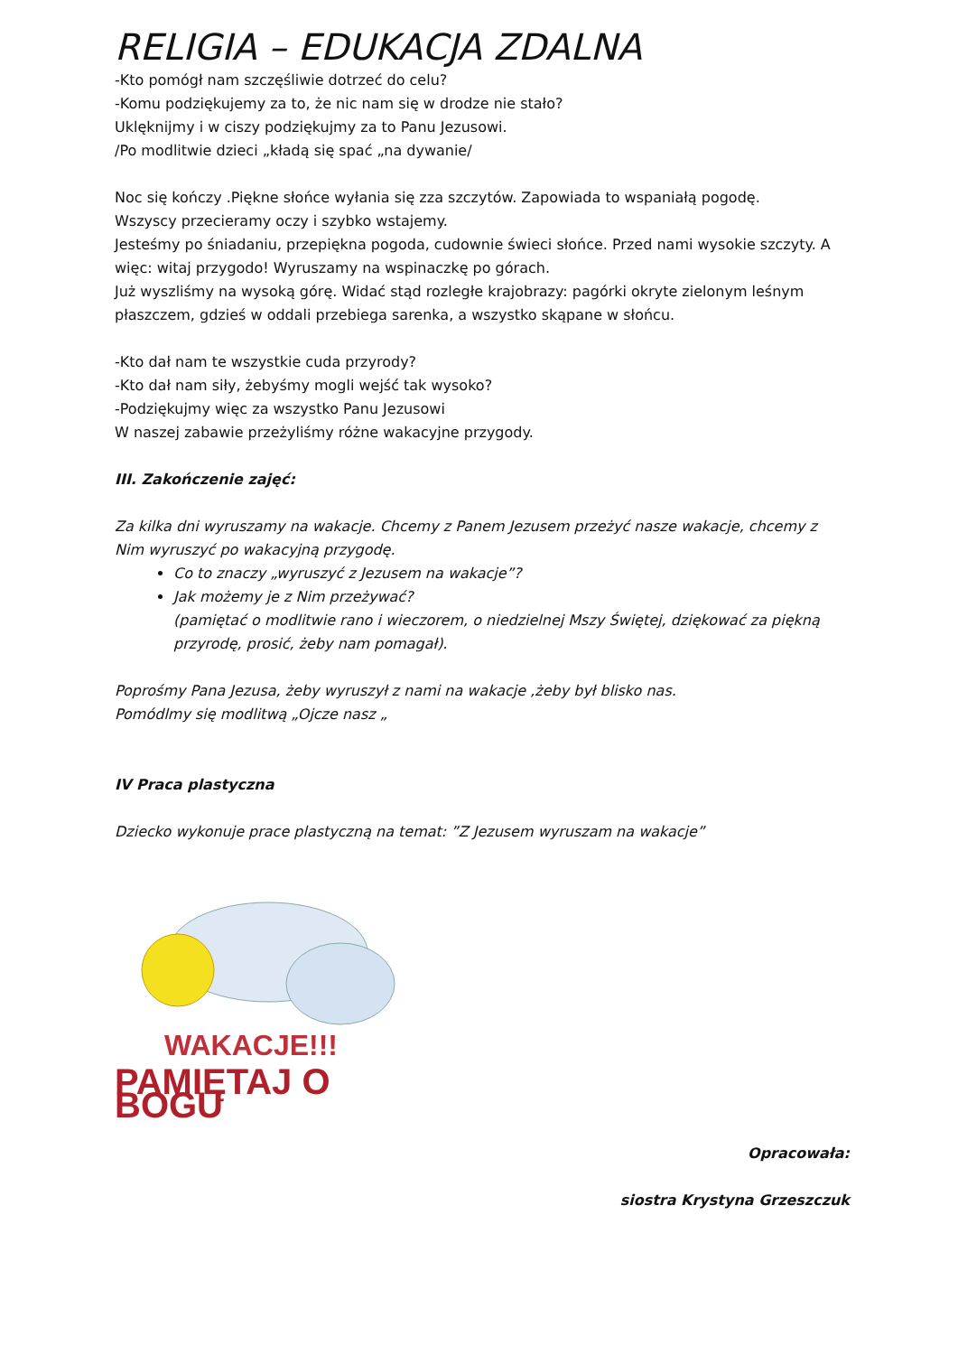RELIGIA – EDUKACJA ZDALNA
-Kto pomógł nam szczęśliwie dotrzeć do celu?
-Komu podziękujemy za to, że nic nam się w drodze nie stało?
Uklęknijmy i w ciszy podziękujmy za to Panu Jezusowi.
/Po modlitwie dzieci „kładą się spać „na dywanie/
Noc się kończy .Piękne słońce wyłania się zza szczytów. Zapowiada to wspaniałą pogodę.
Wszyscy przecieramy oczy i szybko wstajemy.
Jesteśmy po śniadaniu, przepiękna pogoda, cudownie świeci słońce. Przed nami wysokie szczyty. A więc: witaj przygodo! Wyruszamy na wspinaczkę po górach.
Już wyszliśmy na wysoką górę. Widać stąd rozległe krajobrazy: pagórki okryte zielonym leśnym płaszczem, gdzieś w oddali przebiega sarenka, a wszystko skąpane w słońcu.
-Kto dał nam te wszystkie cuda przyrody?
-Kto dał nam siły, żebyśmy mogli wejść tak wysoko?
-Podziękujmy więc za wszystko Panu Jezusowi
W naszej zabawie przeżyliśmy różne wakacyjne przygody.
III. Zakończenie zajęć:
Za kilka dni wyruszamy na wakacje. Chcemy z Panem Jezusem przeżyć nasze wakacje, chcemy z Nim wyruszyć po wakacyjną przygodę.
Co to znaczy „wyruszyć z Jezusem na wakacje”?
Jak możemy je z Nim przeżywać?
(pamiętać o modlitwie rano i wieczorem, o niedzielnej Mszy Świętej, dziękować za piękną przyrodę, prosić, żeby nam pomagał).
Poprośmy Pana Jezusa, żeby wyruszył z nami na wakacje ,żeby był blisko nas.
Pomódlmy się modlitwą „Ojcze nasz „
IV Praca plastyczna
Dziecko wykonuje prace plastyczną na temat: ”Z Jezusem wyruszam na wakacje”
WAKACJE!!!
PAMIĘTAJ O BOGU
Opracowała:
siostra Krystyna Grzeszczuk